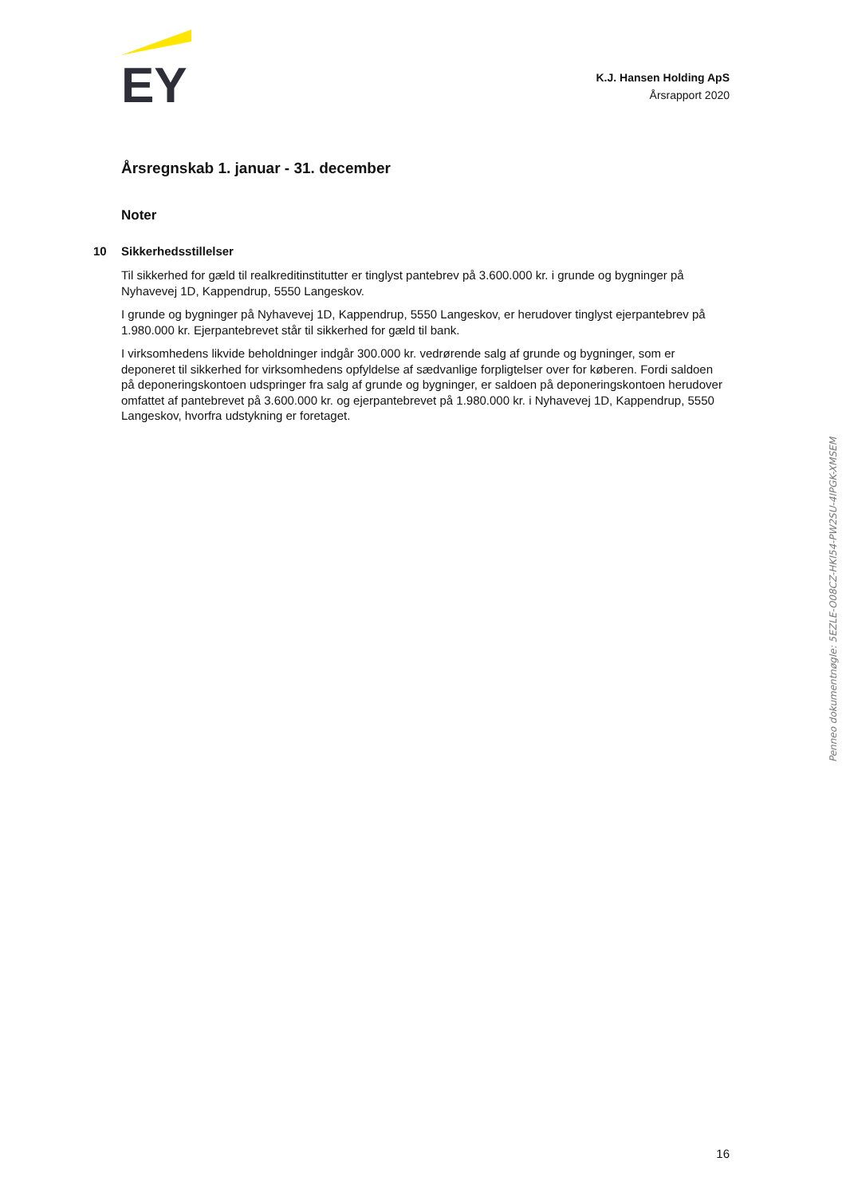EY
K.J. Hansen Holding ApS
Årsrapport 2020
Årsregnskab 1. januar - 31. december
Noter
10 Sikkerhedsstillelser
Til sikkerhed for gæld til realkreditinstitutter er tinglyst pantebrev på 3.600.000 kr. i grunde og bygninger på Nyhavevej 1D, Kappendrup, 5550 Langeskov.
I grunde og bygninger på Nyhavevej 1D, Kappendrup, 5550 Langeskov, er herudover tinglyst ejerpantebrev på 1.980.000 kr. Ejerpantebrevet står til sikkerhed for gæld til bank.
I virksomhedens likvide beholdninger indgår 300.000 kr. vedrørende salg af grunde og bygninger, som er deponeret til sikkerhed for virksomhedens opfyldelse af sædvanlige forpligtelser over for køberen. Fordi saldoen på deponeringskontoen udspringer fra salg af grunde og bygninger, er saldoen på deponeringskontoen herudover omfattet af pantebrevet på 3.600.000 kr. og ejerpantebrevet på 1.980.000 kr. i Nyhavevej 1D, Kappendrup, 5550 Langeskov, hvorfra udstykning er foretaget.
Penneo dokumentnøgle: 5EZLE-O08CZ-HKI54-PW2SU-4IPGK-XMSEM
16